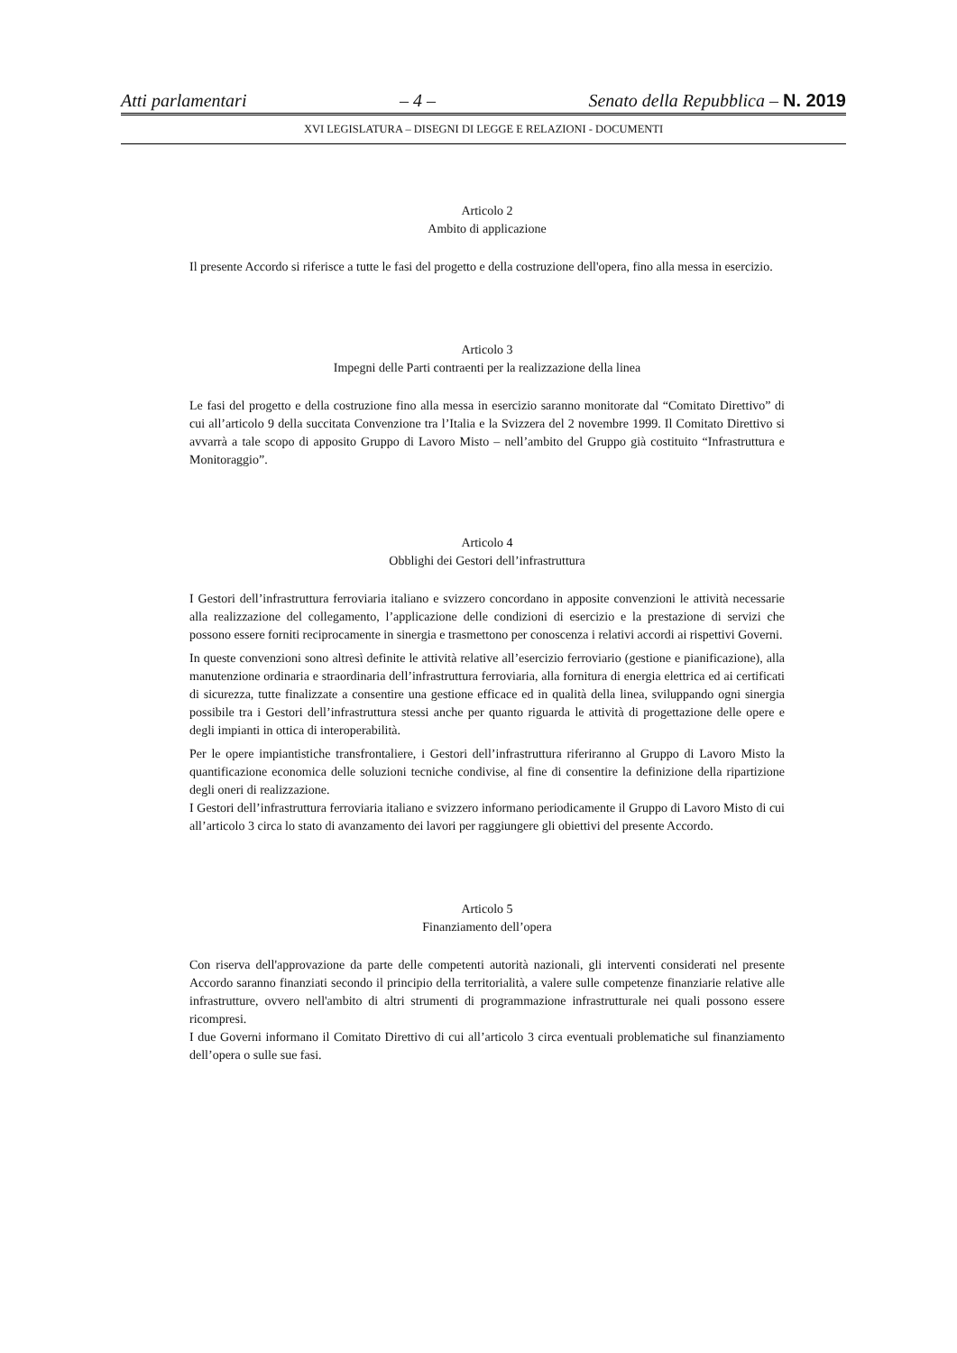Atti parlamentari – 4 – Senato della Repubblica – N. 2019
XVI LEGISLATURA – DISEGNI DI LEGGE E RELAZIONI - DOCUMENTI
Articolo 2
Ambito di applicazione
Il presente Accordo si riferisce a tutte le fasi del progetto e della costruzione dell'opera, fino alla messa in esercizio.
Articolo 3
Impegni delle Parti contraenti per la realizzazione della linea
Le fasi del progetto e della costruzione fino alla messa in esercizio saranno monitorate dal “Comitato Direttivo” di cui all’articolo 9 della succitata Convenzione tra l’Italia e la Svizzera del 2 novembre 1999. Il Comitato Direttivo si avvarrà a tale scopo di apposito Gruppo di Lavoro Misto – nell’ambito del Gruppo già costituito “Infrastruttura e Monitoraggio”.
Articolo 4
Obblighi dei Gestori dell’infrastruttura
I Gestori dell’infrastruttura ferroviaria italiano e svizzero concordano in apposite convenzioni le attività necessarie alla realizzazione del collegamento, l’applicazione delle condizioni di esercizio e la prestazione di servizi che possono essere forniti reciprocamente in sinergia e trasmettono per conoscenza i relativi accordi ai rispettivi Governi.
In queste convenzioni sono altresì definite le attività relative all’esercizio ferroviario (gestione e pianificazione), alla manutenzione ordinaria e straordinaria dell’infrastruttura ferroviaria, alla fornitura di energia elettrica ed ai certificati di sicurezza, tutte finalizzate a consentire una gestione efficace ed in qualità della linea, sviluppando ogni sinergia possibile tra i Gestori dell’infrastruttura stessi anche per quanto riguarda le attività di progettazione delle opere e degli impianti in ottica di interoperabilità.
Per le opere impiantistiche transfrontaliere, i Gestori dell’infrastruttura riferiranno al Gruppo di Lavoro Misto la quantificazione economica delle soluzioni tecniche condivise, al fine di consentire la definizione della ripartizione degli oneri di realizzazione.
I Gestori dell’infrastruttura ferroviaria italiano e svizzero informano periodicamente il Gruppo di Lavoro Misto di cui all’articolo 3 circa lo stato di avanzamento dei lavori per raggiungere gli obiettivi del presente Accordo.
Articolo 5
Finanziamento dell’opera
Con riserva dell'approvazione da parte delle competenti autorità nazionali, gli interventi considerati nel presente Accordo saranno finanziati secondo il principio della territorialità, a valere sulle competenze finanziarie relative alle infrastrutture, ovvero nell'ambito di altri strumenti di programmazione infrastrutturale nei quali possono essere ricompresi.
I due Governi informano il Comitato Direttivo di cui all’articolo 3 circa eventuali problematiche sul finanziamento dell’opera o sulle sue fasi.